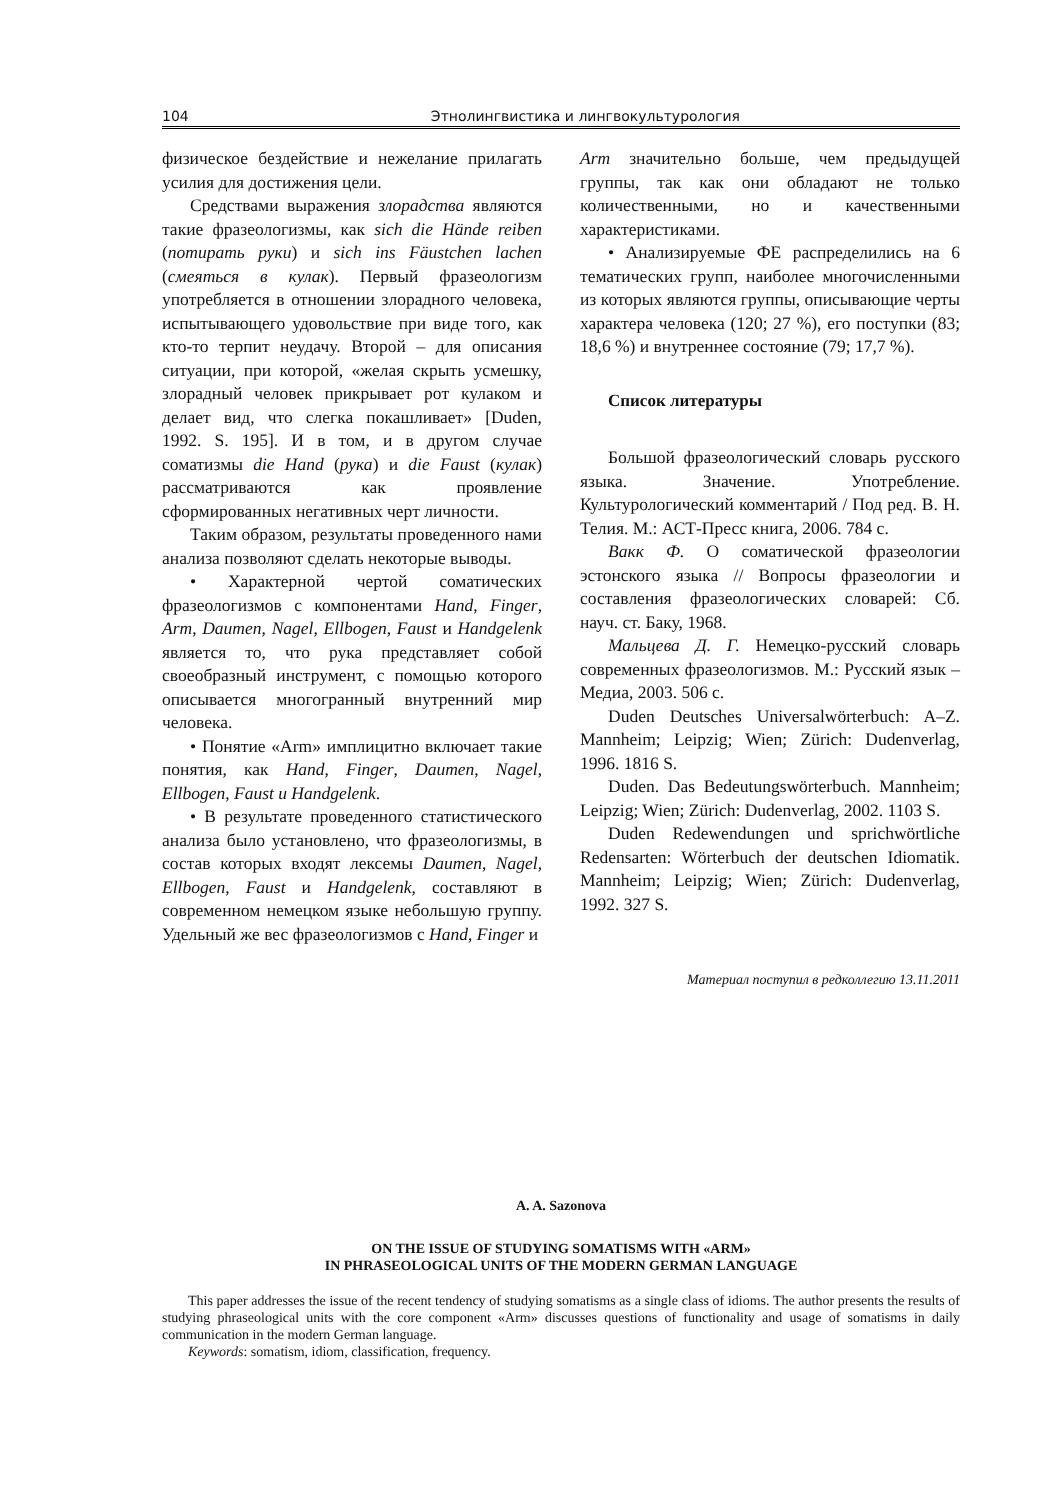104 Этнолингвистика и лингвокультурология
физическое бездействие и нежелание прилагать усилия для достижения цели.
Средствами выражения злорадства являются такие фразеологизмы, как sich die Hände reiben (потирать руки) и sich ins Fäustchen lachen (смеяться в кулак). Первый фразеологизм употребляется в отношении злорадного человека, испытывающего удовольствие при виде того, как кто-то терпит неудачу. Второй – для описания ситуации, при которой, «желая скрыть усмешку, злорадный человек прикрывает рот кулаком и делает вид, что слегка покашливает» [Duden, 1992. S. 195]. И в том, и в другом случае соматизмы die Hand (рука) и die Faust (кулак) рассматриваются как проявление сформированных негативных черт личности.
Таким образом, результаты проведенного нами анализа позволяют сделать некоторые выводы.
• Характерной чертой соматических фразеологизмов с компонентами Hand, Finger, Arm, Daumen, Nagel, Ellbogen, Faust и Handgelenk является то, что рука представляет собой своеобразный инструмент, с помощью которого описывается многогранный внутренний мир человека.
• Понятие «Arm» имплицитно включает такие понятия, как Hand, Finger, Daumen, Nagel, Ellbogen, Faust и Handgelenk.
• В результате проведенного статистического анализа было установлено, что фразеологизмы, в состав которых входят лексемы Daumen, Nagel, Ellbogen, Faust и Handgelenk, составляют в современном немецком языке небольшую группу. Удельный же вес фразеологизмов с Hand, Finger и
Arm значительно больше, чем предыдущей группы, так как они обладают не только количественными, но и качественными характеристиками.
• Анализируемые ФЕ распределились на 6 тематических групп, наиболее многочисленными из которых являются группы, описывающие черты характера человека (120; 27 %), его поступки (83; 18,6 %) и внутреннее состояние (79; 17,7 %).
Список литературы
Большой фразеологический словарь русского языка. Значение. Употребление. Культурологический комментарий / Под ред. В. Н. Телия. М.: АСТ-Пресс книга, 2006. 784 с.
Вакк Ф. О соматической фразеологии эстонского языка // Вопросы фразеологии и составления фразеологических словарей: Сб. науч. ст. Баку, 1968.
Мальцева Д. Г. Немецко-русский словарь современных фразеологизмов. М.: Русский язык – Медиа, 2003. 506 с.
Duden Deutsches Universalwörterbuch: A–Z. Mannheim; Leipzig; Wien; Zürich: Dudenverlag, 1996. 1816 S.
Duden. Das Bedeutungswörterbuch. Mannheim; Leipzig; Wien; Zürich: Dudenverlag, 2002. 1103 S.
Duden Redewendungen und sprichwörtliche Redensarten: Wörterbuch der deutschen Idiomatik. Mannheim; Leipzig; Wien; Zürich: Dudenverlag, 1992. 327 S.
Материал поступил в редколлегию 13.11.2011
A. A. Sazonova
ON THE ISSUE OF STUDYING SOMATISMS WITH «ARM»
IN PHRASEOLOGICAL UNITS OF THE MODERN GERMAN LANGUAGE
This paper addresses the issue of the recent tendency of studying somatisms as a single class of idioms. The author presents the results of studying phraseological units with the core component «Arm» discusses questions of functionality and usage of somatisms in daily communication in the modern German language.
Keywords: somatism, idiom, classification, frequency.